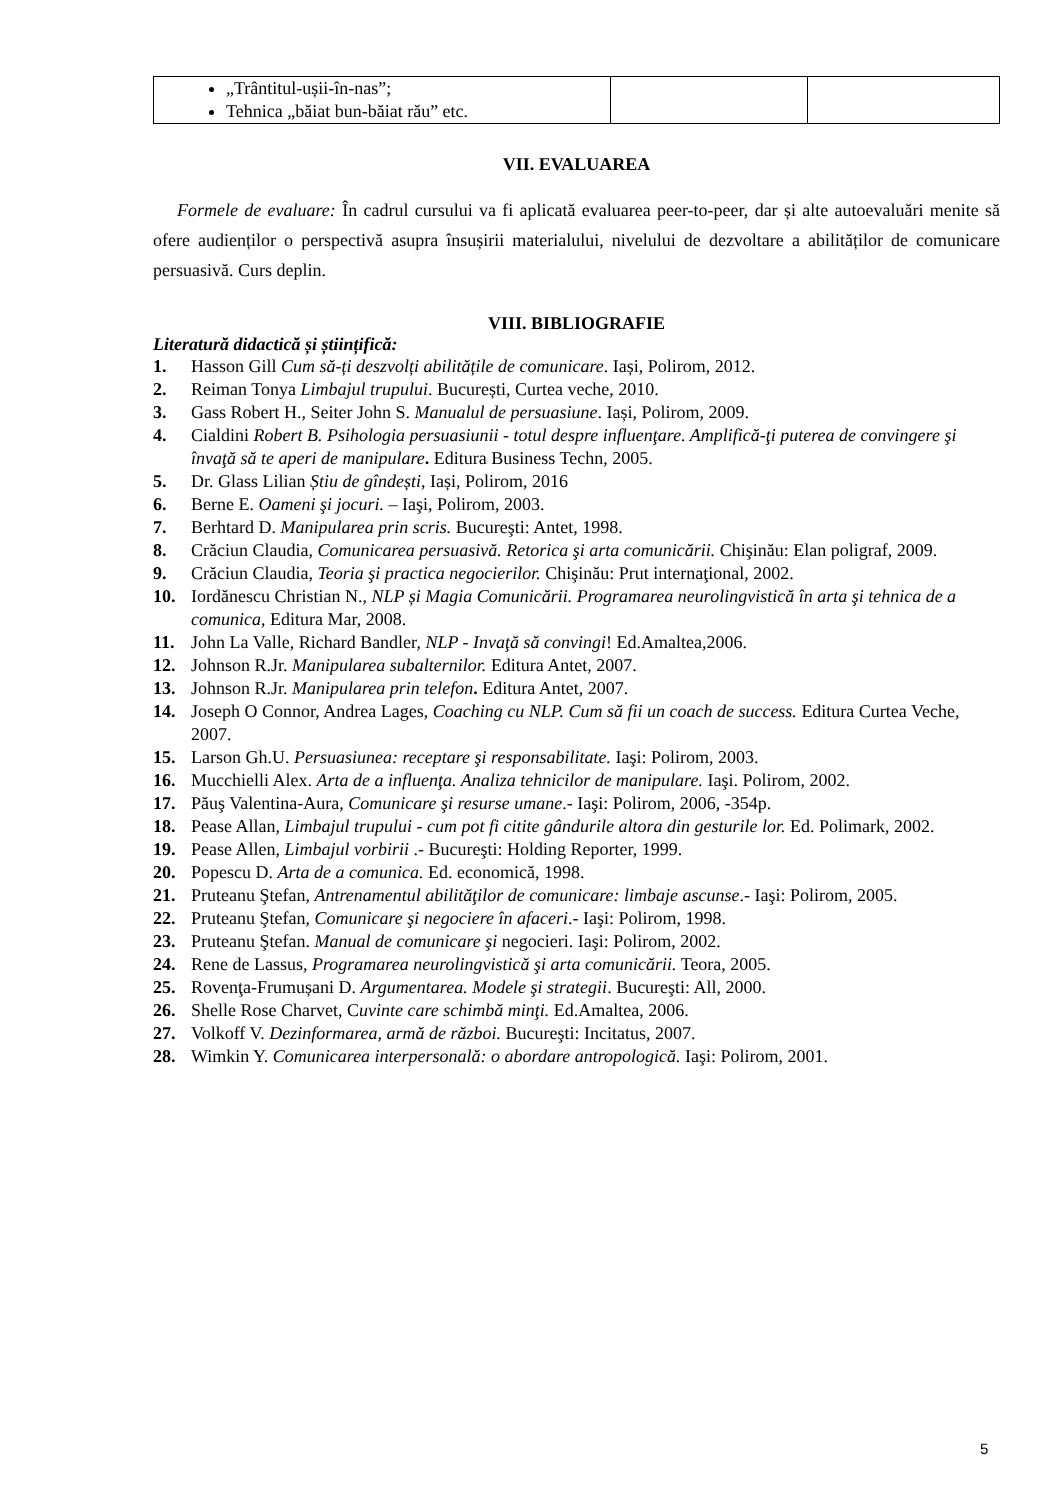| „Trântitul-ușii-în-nas”; Tehnica „băiat bun-băiat rău” etc. | | |
VII. EVALUAREA
Formele de evaluare: În cadrul cursului va fi aplicată evaluarea peer-to-peer, dar și alte autoevaluări menite să ofere audienților o perspectivă asupra însușirii materialului, nivelului de dezvoltare a abilităților de comunicare persuasivă. Curs deplin.
VIII. BIBLIOGRAFIE
Literatură didactică și științifică:
1. Hasson Gill Cum să-ți deszvolți abilitățile de comunicare. Iași, Polirom, 2012.
2. Reiman Tonya Limbajul trupului. București, Curtea veche, 2010.
3. Gass Robert H., Seiter John S. Manualul de persuasiune. Iași, Polirom, 2009.
4. Cialdini Robert B. Psihologia persuasiunii - totul despre influenţare. Amplifică-ţi puterea de convingere şi învaţă să te aperi de manipulare. Editura Business Techn, 2005.
5. Dr. Glass Lilian Știu de gîndești, Iași, Polirom, 2016
6. Berne E. Oameni şi jocuri. – Iaşi, Polirom, 2003.
7. Berhtard D. Manipularea prin scris. Bucureşti: Antet, 1998.
8. Crăciun Claudia, Comunicarea persuasivă. Retorica şi arta comunicării. Chişinău: Elan poligraf, 2009.
9. Crăciun Claudia, Teoria şi practica negocierilor. Chişinău: Prut internaţional, 2002.
10. Iordănescu Christian N., NLP și Magia Comunicării. Programarea neurolingvistică în arta şi tehnica de a comunica, Editura Mar, 2008.
11. John La Valle, Richard Bandler, NLP - Invaţă să convingi! Ed.Amaltea,2006.
12. Johnson R.Jr. Manipularea subalternilor. Editura Antet, 2007.
13. Johnson R.Jr. Manipularea prin telefon. Editura Antet, 2007.
14. Joseph O Connor, Andrea Lages, Coaching cu NLP. Cum să fii un coach de success. Editura Curtea Veche, 2007.
15. Larson Gh.U. Persuasiunea: receptare şi responsabilitate. Iaşi: Polirom, 2003.
16. Mucchielli Alex. Arta de a influenţa. Analiza tehnicilor de manipulare. Iaşi. Polirom, 2002.
17. Păuş Valentina-Aura, Comunicare şi resurse umane.- Iaşi: Polirom, 2006, -354p.
18. Pease Allan, Limbajul trupului - cum pot fi citite gândurile altora din gesturile lor. Ed. Polimark, 2002.
19. Pease Allen, Limbajul vorbirii .- Bucureşti: Holding Reporter, 1999.
20. Popescu D. Arta de a comunica. Ed. economică, 1998.
21. Pruteanu Ştefan, Antrenamentul abilităţilor de comunicare: limbaje ascunse.- Iaşi: Polirom, 2005.
22. Pruteanu Ştefan, Comunicare şi negociere în afaceri.- Iaşi: Polirom, 1998.
23. Pruteanu Ştefan. Manual de comunicare şi negocieri. Iaşi: Polirom, 2002.
24. Rene de Lassus, Programarea neurolingvistică şi arta comunicării. Teora, 2005.
25. Rovenţa-Frumușani D. Argumentarea. Modele şi strategii. Bucureşti: All, 2000.
26. Shelle Rose Charvet, Cuvinte care schimbă minţi. Ed.Amaltea, 2006.
27. Volkoff V. Dezinformarea, armă de război. Bucureşti: Incitatus, 2007.
28. Wimkin Y. Comunicarea interpersonală: o abordare antropologică. Iaşi: Polirom, 2001.
5